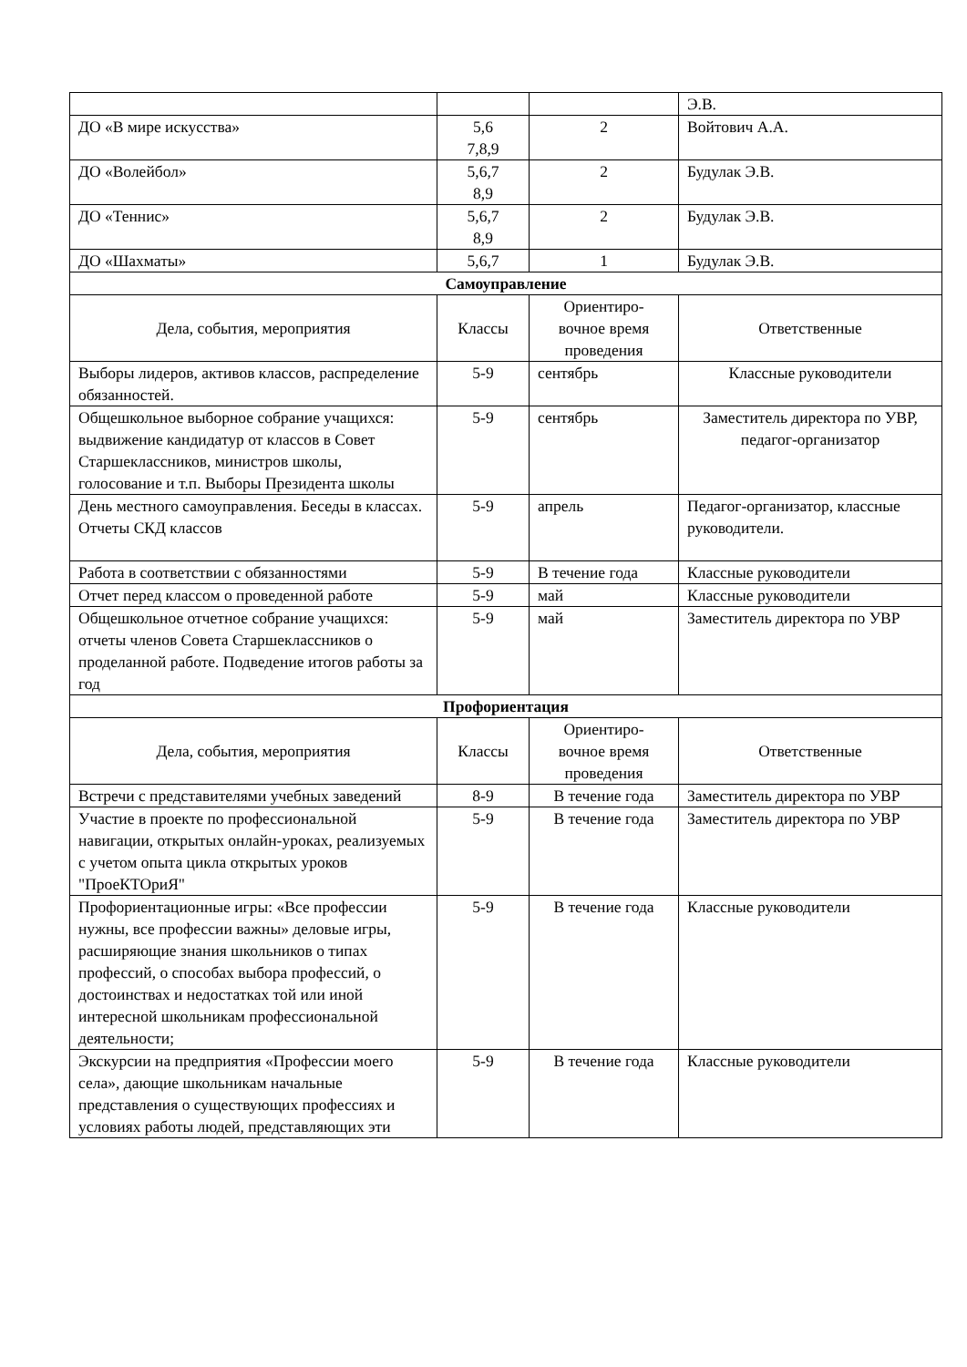| | | | Э.В. |
| ДО «В мире искусства» | 5,6 7,8,9 | 2 | Войтович А.А. |
| ДО «Волейбол» | 5,6,7 8,9 | 2 | Будулак Э.В. |
| ДО «Теннис» | 5,6,7 8,9 | 2 | Будулак Э.В. |
| ДО «Шахматы» | 5,6,7 | 1 | Будулак Э.В. |
| Самоуправление | | | |
| Дела, события, мероприятия | Классы | Ориентиро- вочное время проведения | Ответственные |
| Выборы лидеров, активов классов, распределение обязанностей. | 5-9 | сентябрь | Классные руководители |
| Общешкольное выборное собрание учащихся: выдвижение кандидатур от классов в Совет Старшеклассников, министров школы, голосование и т.п. Выборы Президента школы | 5-9 | сентябрь | Заместитель директора по УВР, педагог-организатор |
| День местного самоуправления. Беседы в классах. Отчеты СКД классов | 5-9 | апрель | Педагог-организатор, классные руководители. |
| Работа в соответствии с обязанностями | 5-9 | В течение года | Классные руководители |
| Отчет перед классом о проведенной работе | 5-9 | май | Классные руководители |
| Общешкольное отчетное собрание учащихся: отчеты членов Совета Старшеклассников о проделанной работе. Подведение итогов работы за год | 5-9 | май | Заместитель директора по УВР |
| Профориентация | | | |
| Дела, события, мероприятия | Классы | Ориентиро- вочное время проведения | Ответственные |
| Встречи с представителями учебных заведений | 8-9 | В течение года | Заместитель директора по УВР |
| Участие в проекте по профессиональной навигации, открытых онлайн-уроках, реализуемых с учетом опыта цикла открытых уроков "ПроеКТОриЯ" | 5-9 | В течение года | Заместитель директора по УВР |
| Профориентационные игры: «Все профессии нужны, все профессии важны» деловые игры, расширяющие знания школьников о типах профессий, о способах выбора профессий, о достоинствах и недостатках той или иной интересной школьникам профессиональной деятельности; | 5-9 | В течение года | Классные руководители |
| Экскурсии на предприятия «Профессии моего села», дающие школьникам начальные представления о существующих профессиях и условиях работы людей, представляющих эти | 5-9 | В течение года | Классные руководители |